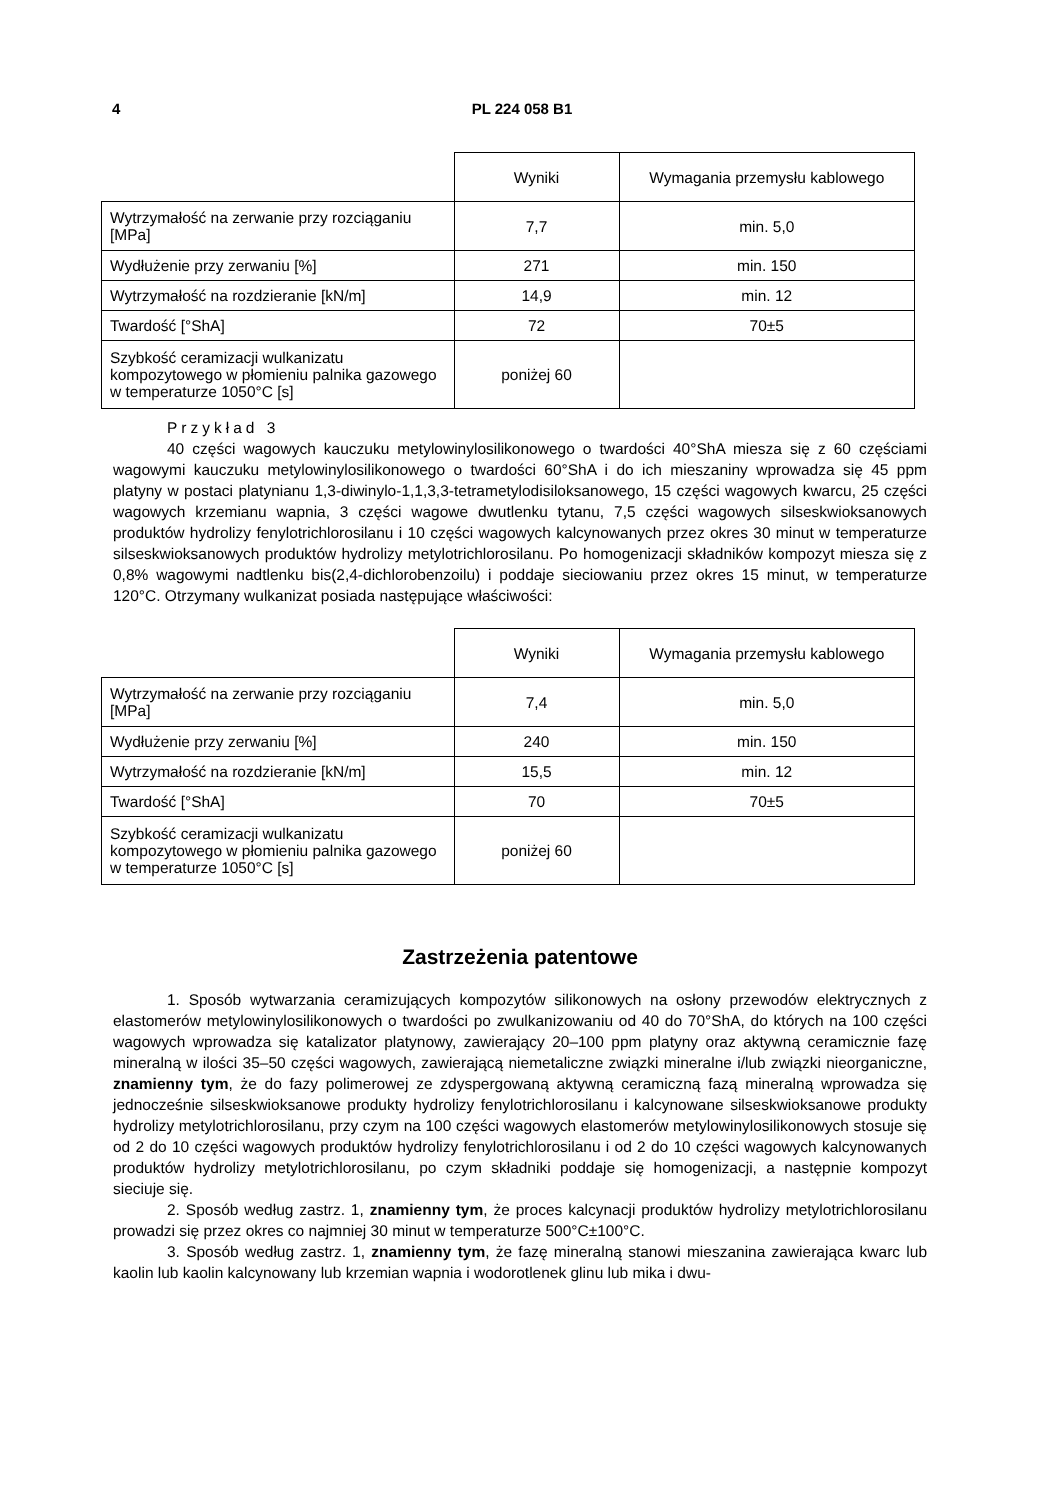4 PL 224 058 B1
| | Wyniki | Wymagania przemysłu kablowego |
| Wytrzymałość na zerwanie przy rozciąganiu [MPa] | 7,7 | min. 5,0 |
| Wydłużenie przy zerwaniu [%] | 271 | min. 150 |
| Wytrzymałość na rozdzieranie [kN/m] | 14,9 | min. 12 |
| Twardość [°ShA] | 72 | 70±5 |
| Szybkość ceramizacji wulkanizatu kompozytowego w płomieniu palnika gazowego w temperaturze 1050°C [s] | poniżej 60 | |
Przykład 3
40 części wagowych kauczuku metylowinylosilikonowego o twardości 40°ShA miesza się z 60 częściami wagowymi kauczuku metylowinylosilikonowego o twardości 60°ShA i do ich mieszaniny wprowadza się 45 ppm platyny w postaci platynianu 1,3-diwinylo-1,1,3,3-tetrametylodisiloksanowego, 15 części wagowych kwarcu, 25 części wagowych krzemianu wapnia, 3 części wagowe dwutlenku tytanu, 7,5 części wagowych silseskwioksanowych produktów hydrolizy fenylotrichlorosilanu i 10 części wagowych kalcynowanych przez okres 30 minut w temperaturze silseskwioksanowych produktów hydrolizy metylotrichlorosilanu. Po homogenizacji składników kompozyt miesza się z 0,8% wagowymi nadtlenku bis(2,4-dichlorobenzoilu) i poddaje sieciowaniu przez okres 15 minut, w temperaturze 120°C. Otrzymany wulkanizat posiada następujące właściwości:
| | Wyniki | Wymagania przemysłu kablowego |
| Wytrzymałość na zerwanie przy rozciąganiu [MPa] | 7,4 | min. 5,0 |
| Wydłużenie przy zerwaniu [%] | 240 | min. 150 |
| Wytrzymałość na rozdzieranie [kN/m] | 15,5 | min. 12 |
| Twardość [°ShA] | 70 | 70±5 |
| Szybkość ceramizacji wulkanizatu kompozytowego w płomieniu palnika gazowego w temperaturze 1050°C [s] | poniżej 60 | |
Zastrzeżenia patentowe
1. Sposób wytwarzania ceramizujących kompozytów silikonowych na osłony przewodów elektrycznych z elastomerów metylowinylosilikonowych o twardości po zwulkanizowaniu od 40 do 70°ShA, do których na 100 części wagowych wprowadza się katalizator platynowy, zawierający 20–100 ppm platyny oraz aktywną ceramicznie fazę mineralną w ilości 35–50 części wagowych, zawierającą niemetaliczne związki mineralne i/lub związki nieorganiczne, znamienny tym, że do fazy polimerowej ze zdyspergowaną aktywną ceramiczną fazą mineralną wprowadza się jednocześnie silseskwioksanowe produkty hydrolizy fenylotrichlorosilanu i kalcynowane silseskwioksanowe produkty hydrolizy metylotrichlorosilanu, przy czym na 100 części wagowych elastomerów metylowinylosilikonowych stosuje się od 2 do 10 części wagowych produktów hydrolizy fenylotrichlorosilanu i od 2 do 10 części wagowych kalcynowanych produktów hydrolizy metylotrichlorosilanu, po czym składniki poddaje się homogenizacji, a następnie kompozyt sieciuje się.
2. Sposób według zastrz. 1, znamienny tym, że proces kalcynacji produktów hydrolizy metylotrichlorosilanu prowadzi się przez okres co najmniej 30 minut w temperaturze 500°C±100°C.
3. Sposób według zastrz. 1, znamienny tym, że fazę mineralną stanowi mieszanina zawierająca kwarc lub kaolin lub kaolin kalcynowany lub krzemian wapnia i wodorotlenek glinu lub mika i dwu-